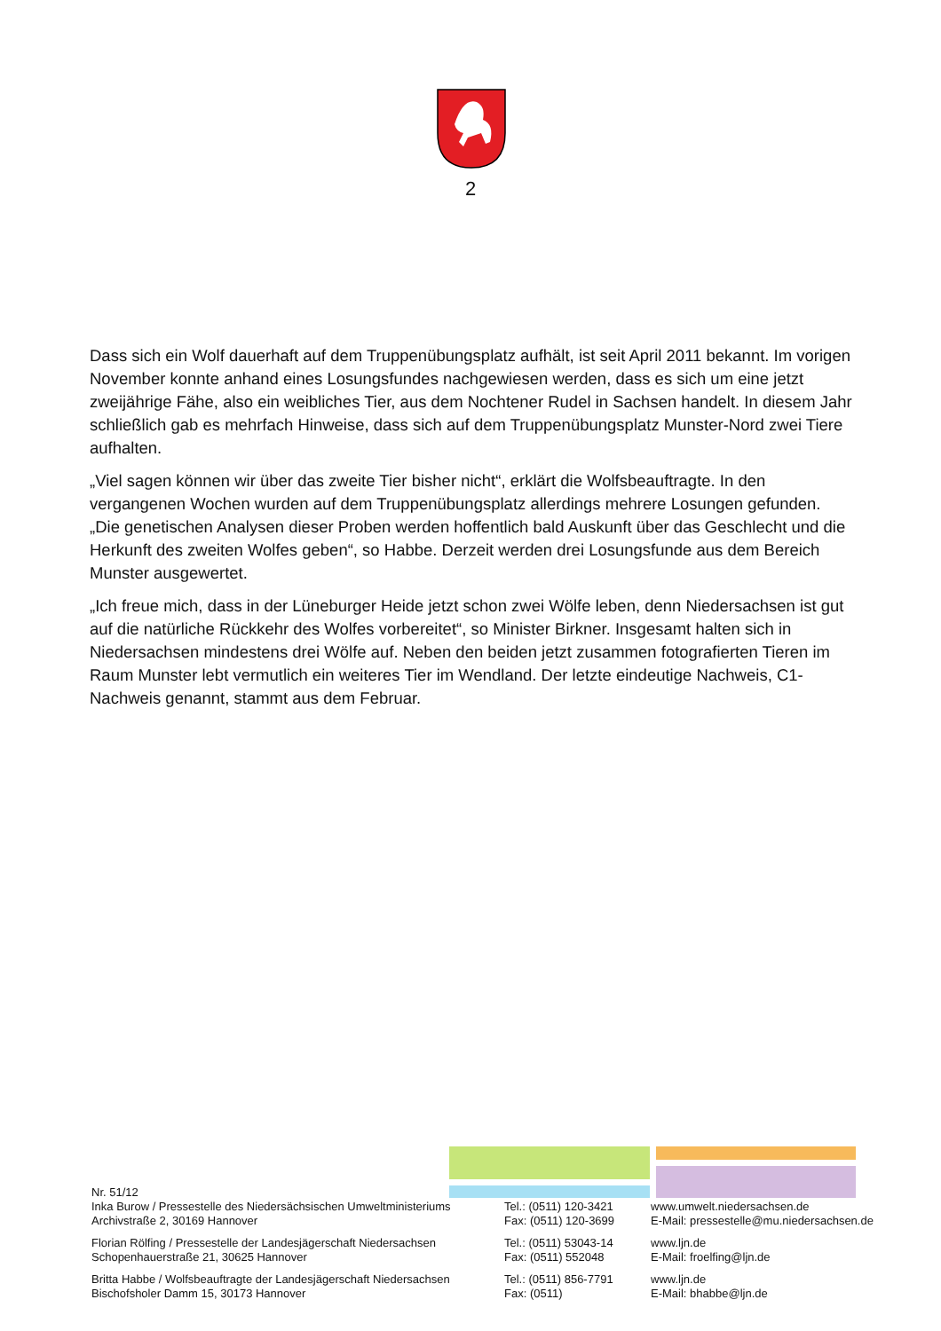2
Dass sich ein Wolf dauerhaft auf dem Truppenübungsplatz aufhält, ist seit April 2011 bekannt. Im vorigen November konnte anhand eines Losungsfundes nachgewiesen werden, dass es sich um eine jetzt zweijährige Fähe, also ein weibliches Tier, aus dem Nochtener Rudel in Sachsen handelt. In diesem Jahr schließlich gab es mehrfach Hinweise, dass sich auf dem Truppenübungsplatz Munster-Nord zwei Tiere aufhalten.
„Viel sagen können wir über das zweite Tier bisher nicht“, erklärt die Wolfsbeauftragte. In den vergangenen Wochen wurden auf dem Truppenübungsplatz allerdings mehrere Losungen gefunden. „Die genetischen Analysen dieser Proben werden hoffentlich bald Auskunft über das Geschlecht und die Herkunft des zweiten Wolfes geben“, so Habbe. Derzeit werden drei Losungsfunde aus dem Bereich Munster ausgewertet.
„Ich freue mich, dass in der Lüneburger Heide jetzt schon zwei Wölfe leben, denn Niedersachsen ist gut auf die natürliche Rückkehr des Wolfes vorbereitet“, so Minister Birkner. Insgesamt halten sich in Niedersachsen mindestens drei Wölfe auf. Neben den beiden jetzt zusammen fotografierten Tieren im Raum Munster lebt vermutlich ein weiteres Tier im Wendland. Der letzte eindeutige Nachweis, C1-Nachweis genannt, stammt aus dem Februar.
Nr. 51/12
Inka Burow / Pressestelle des Niedersächsischen Umweltministeriums
Archivstraße 2, 30169 Hannover
Tel.: (0511) 120-3421
Fax: (0511) 120-3699
www.umwelt.niedersachsen.de
E-Mail: pressestelle@mu.niedersachsen.de
Florian Rölfing / Pressestelle der Landesjägerschaft Niedersachsen
Schopenhauerstraße 21, 30625 Hannover
Tel.: (0511) 53043-14
Fax: (0511) 552048
www.ljn.de
E-Mail: froelfing@ljn.de
Britta Habbe / Wolfsbeauftragte der Landesjägerschaft Niedersachsen
Bischofsholer Damm 15, 30173 Hannover
Tel.: (0511) 856-7791
Fax: (0511)
www.ljn.de
E-Mail: bhabbe@ljn.de